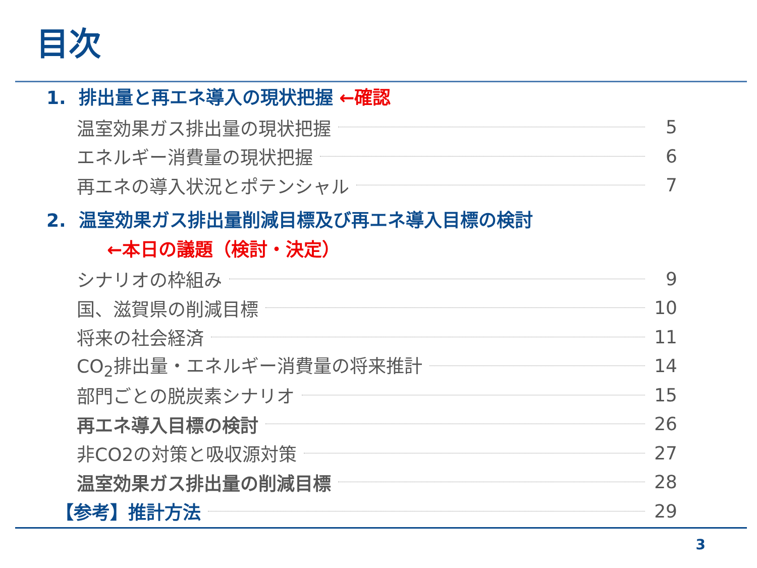目次
1. 排出量と再エネ導入の現状把握 ←確認
温室効果ガス排出量の現状把握 5
エネルギー消費量の現状把握 6
再エネの導入状況とポテンシャル 7
2. 温室効果ガス排出量削減目標及び再エネ導入目標の検討
←本日の議題（検討・決定）
シナリオの枠組み 9
国、滋賀県の削減目標 10
将来の社会経済 11
CO<sub>2</sub>排出量・エネルギー消費量の将来推計 14
部門ごとの脱炭素シナリオ 15
再エネ導入目標の検討 26
非CO2の対策と吸収源対策 27
温室効果ガス排出量の削減目標 28
【参考】推計方法 29
3